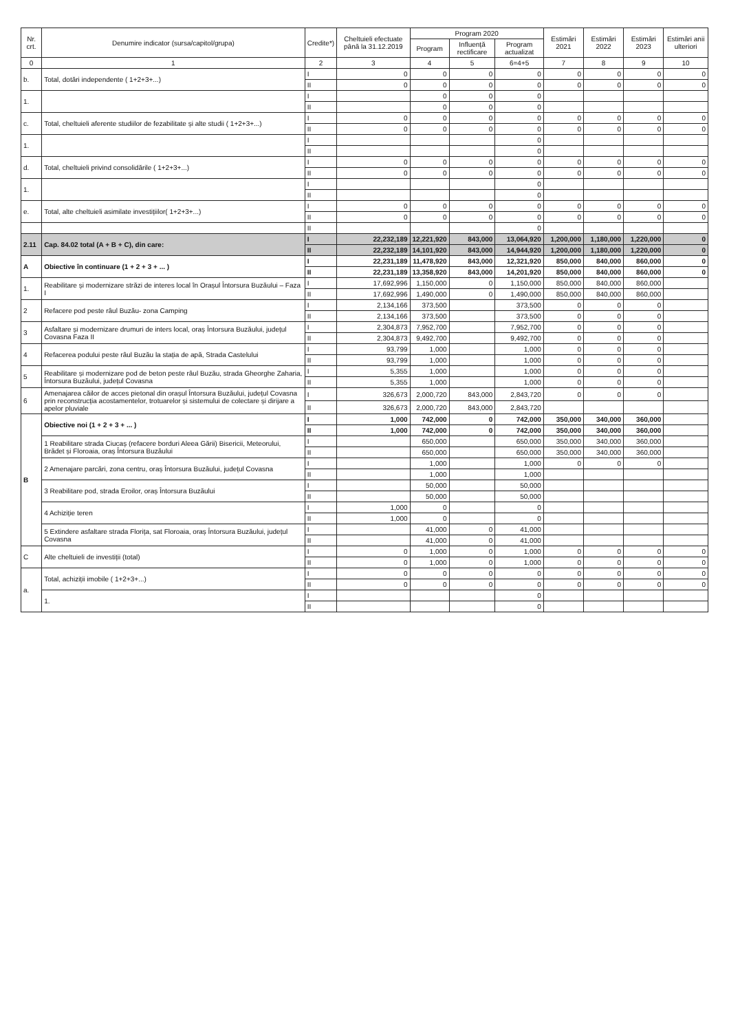| Nr. crt. | Denumire indicator (sursa/capitol/grupa) | Credite*) | Cheltuieli efectuate până la 31.12.2019 | Program 2020 | | | Estimări 2021 | Estimări 2022 | Estimări 2023 | Estimări anii ulteriori |
| --- | --- | --- | --- | --- | --- | --- | --- | --- | --- | --- |
| | | | | Program | Influență rectificare | Program actualizat | | | | |
| 0 | 1 | 2 | 3 | 4 | 5 | 6=4+5 | 7 | 8 | 9 | 10 |
| b. | Total, dotări independente ( 1+2+3+...) | I | 0 | 0 | 0 | 0 | 0 | 0 | 0 | 0 |
| | | II | 0 | 0 | 0 | 0 | 0 | 0 | 0 | 0 |
| 1. | | I | | 0 | 0 | 0 | | | | |
| | | II | | 0 | 0 | 0 | | | | |
| c. | Total, cheltuieli aferente studiilor de fezabilitate și alte studii ( 1+2+3+...) | I | 0 | 0 | 0 | 0 | 0 | 0 | 0 | 0 |
| | | II | 0 | 0 | 0 | 0 | 0 | 0 | 0 | 0 |
| 1. | | I | | | | 0 | | | | |
| | | II | | | | 0 | | | | |
| d. | Total, cheltuieli privind consolidările ( 1+2+3+...) | I | 0 | 0 | 0 | 0 | 0 | 0 | 0 | 0 |
| | | II | 0 | 0 | 0 | 0 | 0 | 0 | 0 | 0 |
| 1. | | I | | | | 0 | | | | |
| | | II | | | | 0 | | | | |
| e. | Total, alte cheltuieli asimilate investițiilor( 1+2+3+...) | I | 0 | 0 | 0 | 0 | 0 | 0 | 0 | 0 |
| | | II | 0 | 0 | 0 | 0 | 0 | 0 | 0 | 0 |
| | | II | | | | 0 | | | | |
| 2.11 | Cap. 84.02 total (A + B + C), din care: | I | 22,232,189 | 12,221,920 | 843,000 | 13,064,920 | 1,200,000 | 1,180,000 | 1,220,000 | 0 |
| | | II | 22,232,189 | 14,101,920 | 843,000 | 14,944,920 | 1,200,000 | 1,180,000 | 1,220,000 | 0 |
| A | Obiective în continuare (1 + 2 + 3 + ... ) | I | 22,231,189 | 11,478,920 | 843,000 | 12,321,920 | 850,000 | 840,000 | 860,000 | 0 |
| | | II | 22,231,189 | 13,358,920 | 843,000 | 14,201,920 | 850,000 | 840,000 | 860,000 | 0 |
| 1. | Reabilitare și modernizare străzi de interes local în Orașul Întorsura Buzăului – Faza I | I | 17,692,996 | 1,150,000 | 0 | 1,150,000 | 850,000 | 840,000 | 860,000 | |
| | | II | 17,692,996 | 1,490,000 | 0 | 1,490,000 | 850,000 | 840,000 | 860,000 | |
| 2 | Refacere pod peste râul Buzău- zona Camping | I | 2,134,166 | 373,500 | | 373,500 | 0 | 0 | 0 | |
| | | II | 2,134,166 | 373,500 | | 373,500 | 0 | 0 | 0 | |
| 3 | Asfaltare și modernizare drumuri de inters local, oraș Întorsura Buzăului, județul Covasna Faza II | I | 2,304,873 | 7,952,700 | | 7,952,700 | 0 | 0 | 0 | |
| | | II | 2,304,873 | 9,492,700 | | 9,492,700 | 0 | 0 | 0 | |
| 4 | Refacerea podului peste râul Buzău la stația de apă, Strada Castelului | I | 93,799 | 1,000 | | 1,000 | 0 | 0 | 0 | |
| | | II | 93,799 | 1,000 | | 1,000 | 0 | 0 | 0 | |
| 5 | Reabilitare și modernizare pod de beton peste râul Buzău, strada Gheorghe Zaharia, Întorsura Buzăului, județul Covasna | I | 5,355 | 1,000 | | 1,000 | 0 | 0 | 0 | |
| | | II | 5,355 | 1,000 | | 1,000 | 0 | 0 | 0 | |
| 6 | Amenajarea căilor de acces pietonal din orașul Întorsura Buzăului, județul Covasna prin reconstrucția acostamentelor, trotuarelor și sistemului de colectare și dirijare a apelor pluviale | I | 326,673 | 2,000,720 | 843,000 | 2,843,720 | 0 | 0 | 0 | |
| | | II | 326,673 | 2,000,720 | 843,000 | 2,843,720 | | | | |
| B | Obiective noi (1 + 2 + 3 + ... ) | I | 1,000 | 742,000 | 0 | 742,000 | 350,000 | 340,000 | 360,000 | |
| | | II | 1,000 | 742,000 | 0 | 742,000 | 350,000 | 340,000 | 360,000 | |
| | 1 Reabilitare strada Ciucaș (refacere borduri Aleea Gării) Bisericii, Meteorului, Brădet și Floroaia, oraș Întorsura Buzăului | I | | 650,000 | | 650,000 | 350,000 | 340,000 | 360,000 | |
| | | II | | 650,000 | | 650,000 | 350,000 | 340,000 | 360,000 | |
| | 2 Amenajare parcări, zona centru, oraș Întorsura Buzăului, județul Covasna | I | | 1,000 | | 1,000 | 0 | 0 | 0 | |
| | | II | | 1,000 | | 1,000 | | | | |
| | 3 Reabilitare pod, strada Eroilor, oraș Întorsura Buzăului | I | | 50,000 | | 50,000 | | | | |
| | | II | | 50,000 | | 50,000 | | | | |
| | 4 Achiziție teren | I | 1,000 | 0 | | 0 | | | | |
| | | II | 1,000 | 0 | | 0 | | | | |
| | 5 Extindere asfaltare strada Florița, sat Floroaia, oraș Întorsura Buzăului, județul Covasna | I | | 41,000 | 0 | 41,000 | | | | |
| | | II | | 41,000 | 0 | 41,000 | | | | |
| C | Alte cheltuieli de investiții (total) | I | 0 | 1,000 | 0 | 1,000 | 0 | 0 | 0 | 0 |
| | | II | 0 | 1,000 | 0 | 1,000 | 0 | 0 | 0 | 0 |
| a. | Total, achiziții imobile ( 1+2+3+...) | I | 0 | 0 | 0 | 0 | 0 | 0 | 0 | 0 |
| | | II | 0 | 0 | 0 | 0 | 0 | 0 | 0 | 0 |
| | 1. | I | | | | 0 | | | | |
| | | II | | | | 0 | | | | |